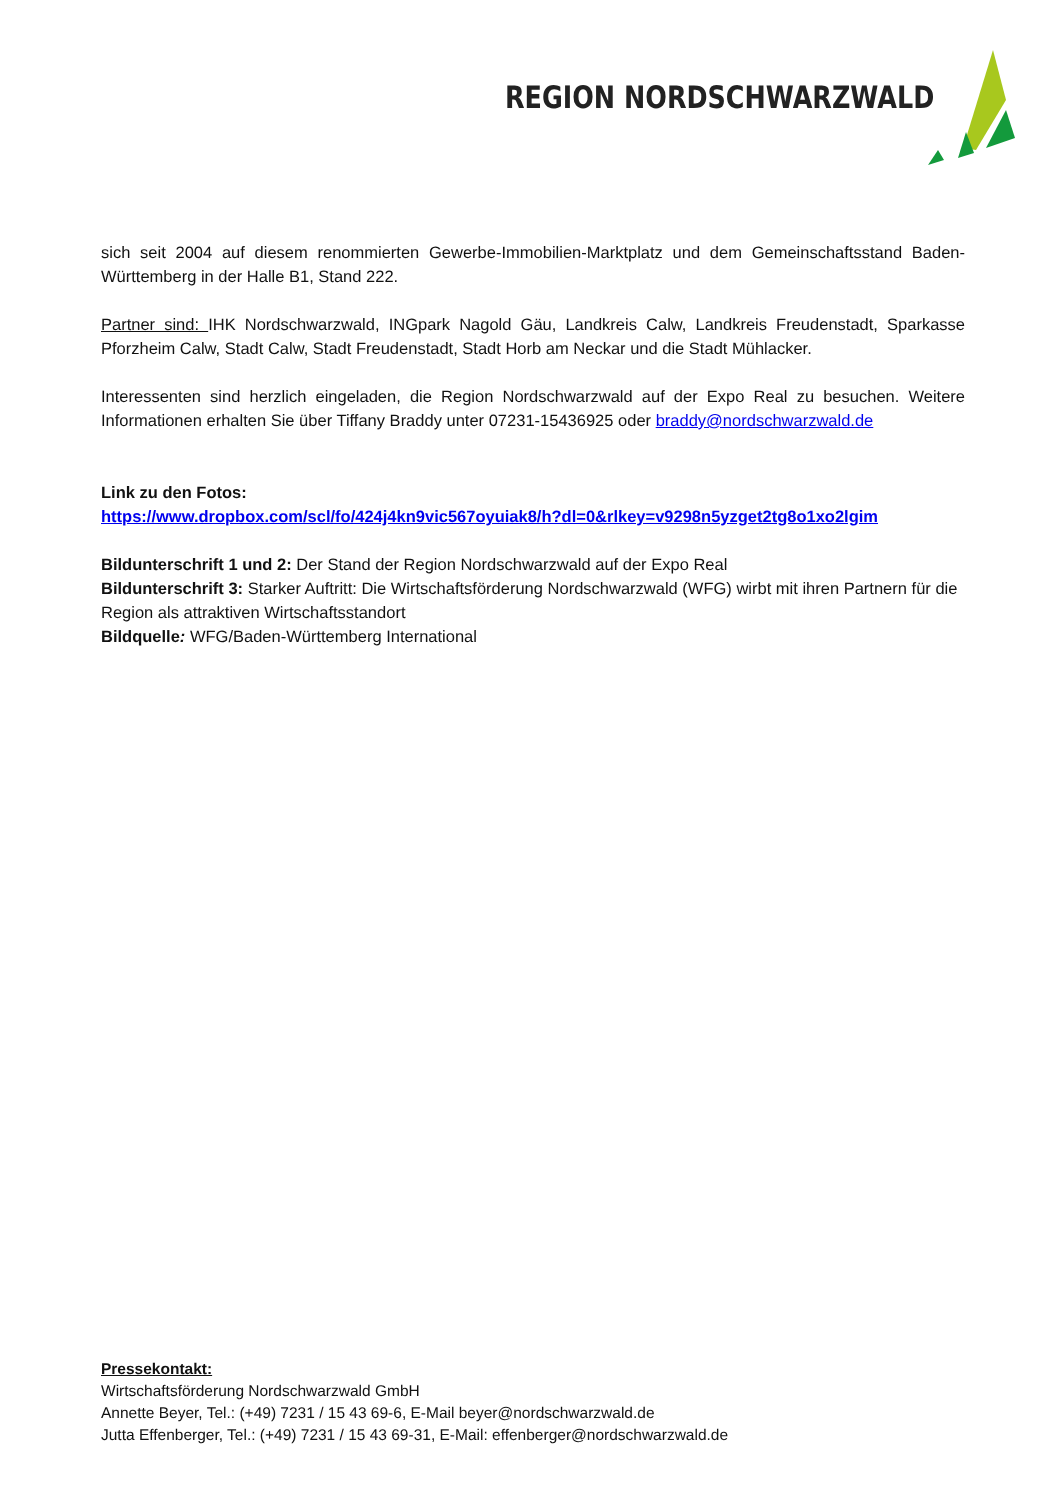REGION NORDSCHWARZWALD
sich seit 2004 auf diesem renommierten Gewerbe-Immobilien-Marktplatz und dem Gemeinschaftsstand Baden-Württemberg in der Halle B1, Stand 222.
Partner sind: IHK Nordschwarzwald, INGpark Nagold Gäu, Landkreis Calw, Landkreis Freudenstadt, Sparkasse Pforzheim Calw, Stadt Calw, Stadt Freudenstadt, Stadt Horb am Neckar und die Stadt Mühlacker.
Interessenten sind herzlich eingeladen, die Region Nordschwarzwald auf der Expo Real zu besuchen. Weitere Informationen erhalten Sie über Tiffany Braddy unter 07231-15436925 oder braddy@nordschwarzwald.de
Link zu den Fotos:
https://www.dropbox.com/scl/fo/424j4kn9vic567oyuiak8/h?dl=0&rlkey=v9298n5yzget2tg8o1xo2lgim
Bildunterschrift 1 und 2: Der Stand der Region Nordschwarzwald auf der Expo Real
Bildunterschrift 3: Starker Auftritt: Die Wirtschaftsförderung Nordschwarzwald (WFG) wirbt mit ihren Partnern für die Region als attraktiven Wirtschaftsstandort
Bildquelle: WFG/Baden-Württemberg International
Pressekontakt:
Wirtschaftsförderung Nordschwarzwald GmbH
Annette Beyer, Tel.: (+49) 7231 / 15 43 69-6, E-Mail beyer@nordschwarzwald.de
Jutta Effenberger, Tel.: (+49) 7231 / 15 43 69-31, E-Mail: effenberger@nordschwarzwald.de